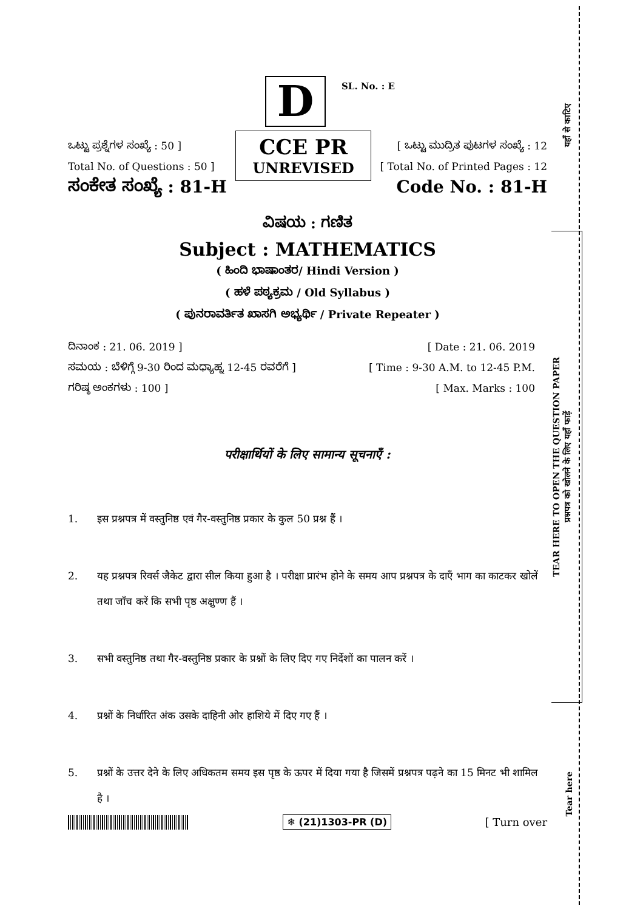यहाँ से काटिए
TEAR HERE TO OPEN THE QUESTION PAPER
प्रश्नपत्र को खोलने के लिए यहाँ फाड़ें
Tear here
D
SL. No. : E
ಒಟ್ಟು ಪ್ರಶ್ನೆಗಳ ಸಂಖ್ಯೆ : 50 ]
Total No. of Questions : 50 ]
ಸಂಕೇತ ಸಂಖ್ಯೆ : 81-H
CCE PR
UNREVISED
[ ಒಟ್ಟು ಮುದ್ರಿತ ಪುಟಗಳ ಸಂಖ್ಯೆ : 12
[ Total No. of Printed Pages : 12
Code No. : 81-H
ವಿಷಯ : ಗಣಿತ
Subject : MATHEMATICS
( ಹಿಂದಿ ಭಾಷಾಂತರ/ Hindi Version )
( ಹಳೆ ಪಠ್ಯಕ್ರಮ / Old Syllabus )
( ಪುನರಾವರ್ತಿತ ಖಾಸಗಿ ಅಭ್ಯರ್ಥಿ / Private Repeater )
ದಿನಾಂಕ : 21. 06. 2019 ] [ Date : 21. 06. 2019
ಸಮಯ : ಬೆಳಿಗ್ಗೆ 9-30 ರಿಂದ ಮಧ್ಯಾಹ್ನ 12-45 ರವರೆಗೆ ] [ Time : 9-30 A.M. to 12-45 P.M.
ಗರಿಷ್ಠ ಅಂಕಗಳು : 100 ] [ Max. Marks : 100
परीक्षार्थियों के लिए सामान्य सूचनाएँ :
1. इस प्रश्नपत्र में वस्तुनिष्ठ एवं गैर-वस्तुनिष्ठ प्रकार के कुल 50 प्रश्न हैं ।
2. यह प्रश्नपत्र रिवर्स जैकेट द्वारा सील किया हुआ है । परीक्षा प्रारंभ होने के समय आप प्रश्नपत्र के दाएँ भाग का काटकर खोलें तथा जाँच करें कि सभी पृष्ठ अक्षुण्ण हैं ।
3. सभी वस्तुनिष्ठ तथा गैर-वस्तुनिष्ठ प्रकार के प्रश्नों के लिए दिए गए निर्देशों का पालन करें ।
4. प्रश्नों के निर्धारित अंक उसके दाहिनी ओर हाशिये में दिए गए हैं ।
5. प्रश्नों के उत्तर देने के लिए अधिकतम समय इस पृष्ठ के ऊपर में दिया गया है जिसमें प्रश्नपत्र पढ़ने का 15 मिनट भी शामिल है ।
❄ (21)1303-PR (D) [ Turn over